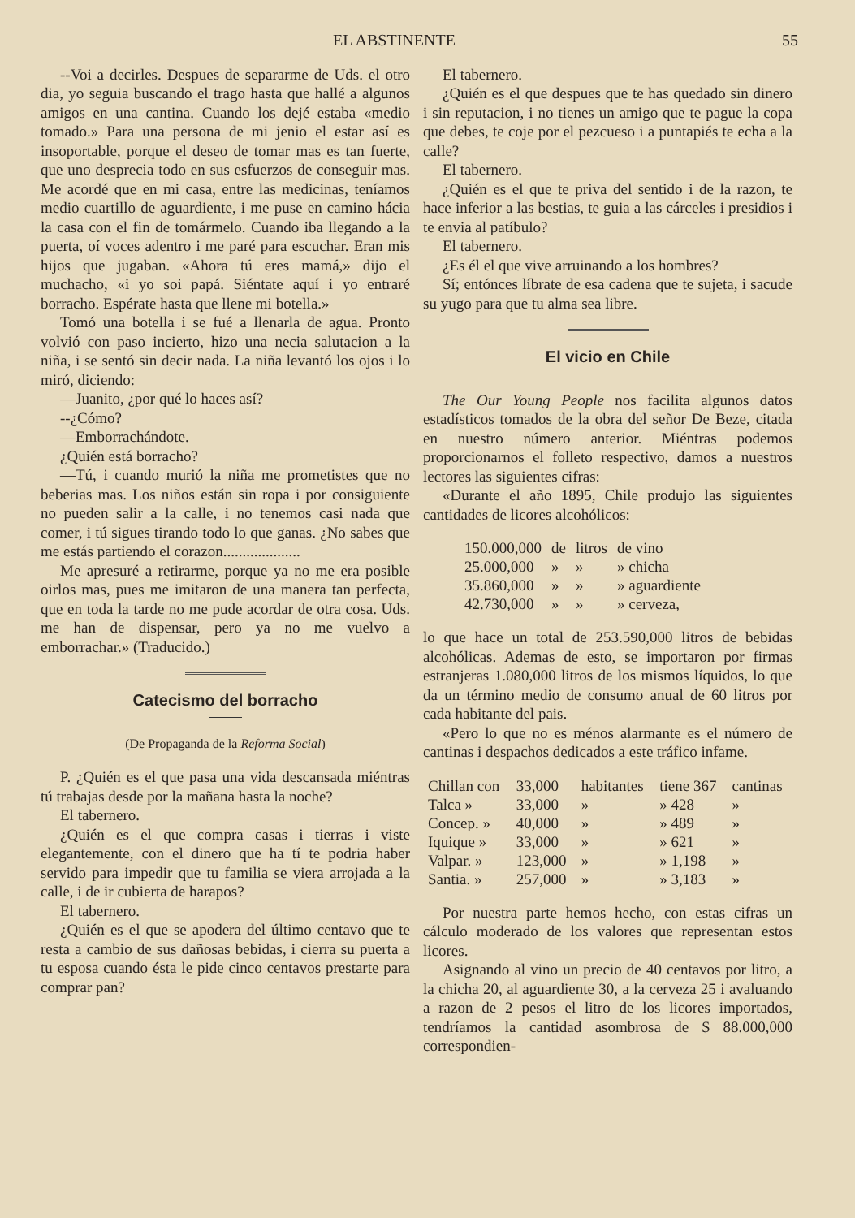EL ABSTINENTE 55
--Voi a decirles. Despues de separarme de Uds. el otro dia, yo seguia buscando el trago hasta que hallé a algunos amigos en una cantina. Cuando los dejé estaba «medio tomado.» Para una persona de mi jenio el estar así es insoportable, porque el deseo de tomar mas es tan fuerte, que uno desprecia todo en sus esfuerzos de conseguir mas. Me acordé que en mi casa, entre las medicinas, teníamos medio cuartillo de aguardiente, i me puse en camino hácia la casa con el fin de tomármelo. Cuando iba llegando a la puerta, oí voces adentro i me paré para escuchar. Eran mis hijos que jugaban. «Ahora tú eres mamá,» dijo el muchacho, «i yo soi papá. Siéntate aquí i yo entraré borracho. Espérate hasta que llene mi botella.»
Tomó una botella i se fué a llenarla de agua. Pronto volvió con paso incierto, hizo una necia salutacion a la niña, i se sentó sin decir nada. La niña levantó los ojos i lo miró, diciendo:
—Juanito, ¿por qué lo haces así?
--¿Cómo?
—Emborrachándote.
¿Quién está borracho?
—Tú, i cuando murió la niña me prometistes que no beberias mas. Los niños están sin ropa i por consiguiente no pueden salir a la calle, i no tenemos casi nada que comer, i tú sigues tirando todo lo que ganas. ¿No sabes que me estás partiendo el corazon....................
Me apresuré a retirarme, porque ya no me era posible oirlos mas, pues me imitaron de una manera tan perfecta, que en toda la tarde no me pude acordar de otra cosa. Uds. me han de dispensar, pero ya no me vuelvo a emborrachar.» (Traducido.)
Catecismo del borracho
(De Propaganda de la Reforma Social)
P. ¿Quién es el que pasa una vida descansada miéntras tú trabajas desde por la mañana hasta la noche?
El tabernero.
¿Quién es el que compra casas i tierras i viste elegantemente, con el dinero que ha tí te podria haber servido para impedir que tu familia se viera arrojada a la calle, i de ir cubierta de harapos?
El tabernero.
¿Quién es el que se apodera del último centavo que te resta a cambio de sus dañosas bebidas, i cierra su puerta a tu esposa cuando ésta le pide cinco centavos prestarte para comprar pan?
El tabernero.
¿Quién es el que despues que te has quedado sin dinero i sin reputacion, i no tienes un amigo que te pague la copa que debes, te coje por el pezcueso i a puntapiés te echa a la calle?
El tabernero.
¿Quién es el que te priva del sentido i de la razon, te hace inferior a las bestias, te guia a las cárceles i presidios i te envia al patíbulo?
El tabernero.
¿Es él el que vive arruinando a los hombres?
Sí; entónces líbrate de esa cadena que te sujeta, i sacude su yugo para que tu alma sea libre.
El vicio en Chile
The Our Young People nos facilita algunos datos estadísticos tomados de la obra del señor De Beze, citada en nuestro número anterior. Miéntras podemos proporcionarnos el folleto respectivo, damos a nuestros lectores las siguientes cifras:
«Durante el año 1895, Chile produjo las siguientes cantidades de licores alcohólicos:
| 150.000,000 | de | litros | de vino |
| 25.000,000 | » | » | » chicha |
| 35.860,000 | » | » | » aguardiente |
| 42.730,000 | » | » | » cerveza, |
lo que hace un total de 253.590,000 litros de bebidas alcohólicas. Ademas de esto, se importaron por firmas estranjeras 1.080,000 litros de los mismos líquidos, lo que da un término medio de consumo anual de 60 litros por cada habitante del pais.
«Pero lo que no es ménos alarmante es el número de cantinas i despachos dedicados a este tráfico infame.
| Chillan con | 33,000 | habitantes | tiene 367 | cantinas |
| Talca » | 33,000 | » | » 428 | » |
| Concep. » | 40,000 | » | » 489 | » |
| Iquique » | 33,000 | » | » 621 | » |
| Valpar. » | 123,000 | » | » 1,198 | » |
| Santia. » | 257,000 | » | » 3,183 | » |
Por nuestra parte hemos hecho, con estas cifras un cálculo moderado de los valores que representan estos licores.
Asignando al vino un precio de 40 centavos por litro, a la chicha 20, al aguardiente 30, a la cerveza 25 i avaluando a razon de 2 pesos el litro de los licores importados, tendríamos la cantidad asombrosa de $ 88.000,000 correspondien-